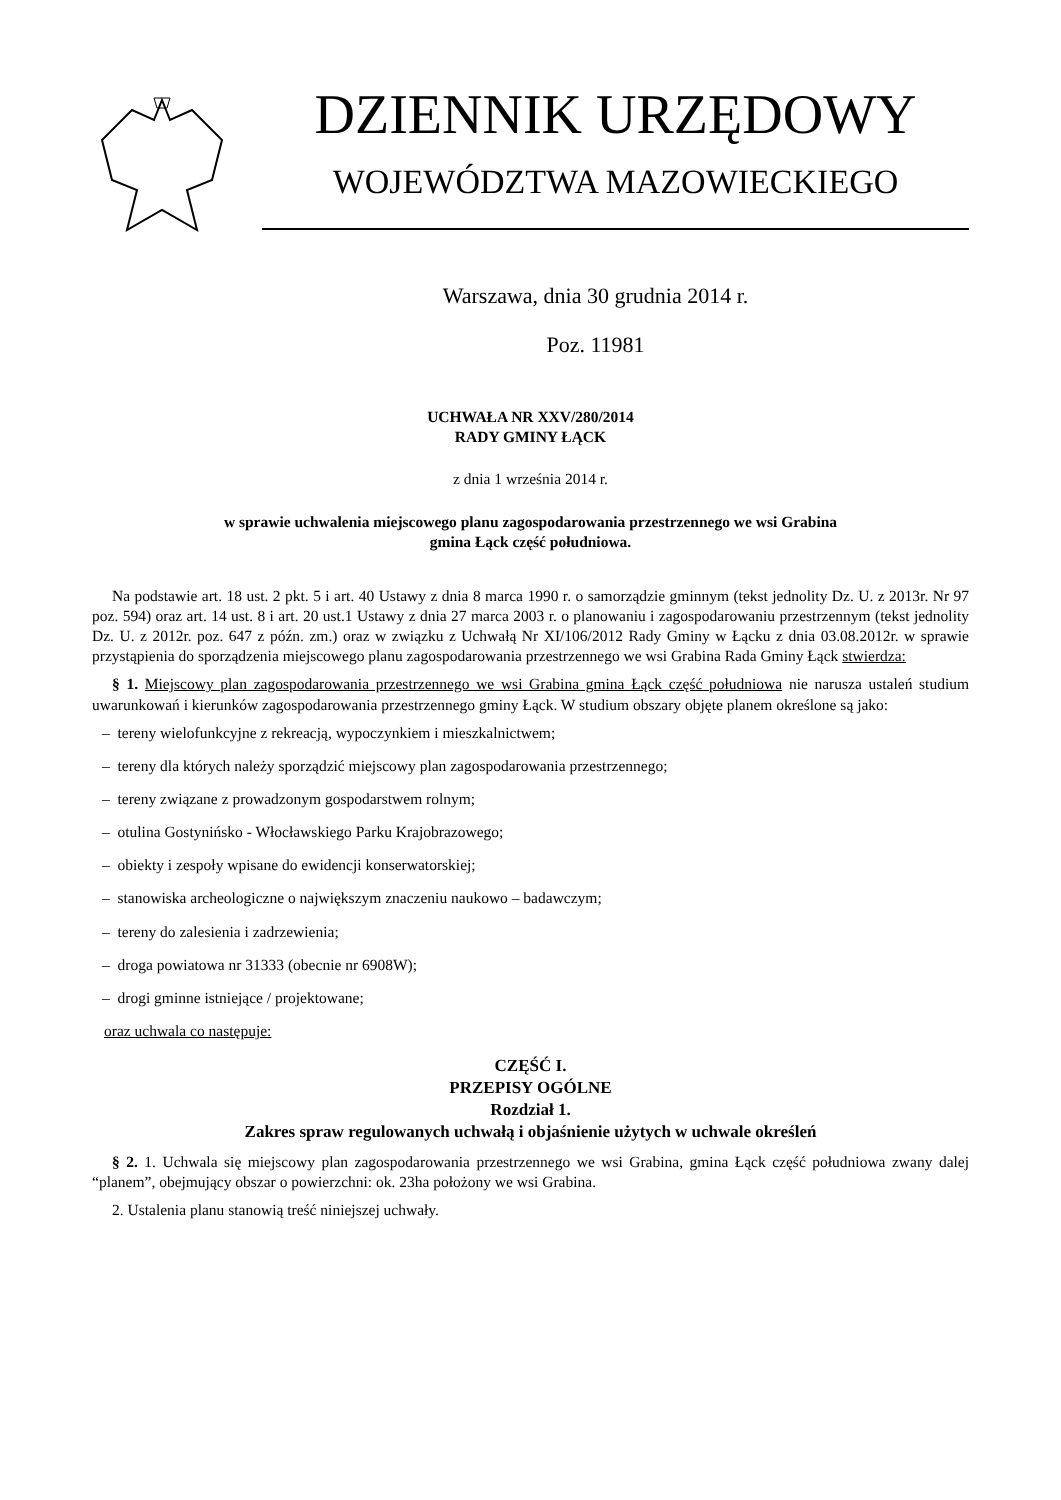DZIENNIK URZĘDOWY
WOJEWÓDZTWA MAZOWIECKIEGO
Warszawa, dnia 30 grudnia 2014 r.
Poz. 11981
UCHWAŁA NR XXV/280/2014
RADY GMINY ŁĄCK
z dnia 1 września 2014 r.
w sprawie uchwalenia miejscowego planu zagospodarowania przestrzennego we wsi Grabina
gmina Łąck część południowa.
Na podstawie art. 18 ust. 2 pkt. 5 i art. 40 Ustawy z dnia 8 marca 1990 r. o samorządzie gminnym (tekst jednolity Dz. U. z 2013r. Nr 97 poz. 594) oraz art. 14 ust. 8 i art. 20 ust.1 Ustawy z dnia 27 marca 2003 r. o planowaniu i zagospodarowaniu przestrzennym (tekst jednolity Dz. U. z 2012r. poz. 647 z późn. zm.) oraz w związku z Uchwałą Nr XI/106/2012 Rady Gminy w Łącku z dnia 03.08.2012r. w sprawie przystąpienia do sporządzenia miejscowego planu zagospodarowania przestrzennego we wsi Grabina Rada Gminy Łąck stwierdza:
§ 1. Miejscowy plan zagospodarowania przestrzennego we wsi Grabina gmina Łąck część południowa nie narusza ustaleń studium uwarunkowań i kierunków zagospodarowania przestrzennego gminy Łąck. W studium obszary objęte planem określone są jako:
– tereny wielofunkcyjne z rekreacją, wypoczynkiem i mieszkalnictwem;
– tereny dla których należy sporządzić miejscowy plan zagospodarowania przestrzennego;
– tereny związane z prowadzonym gospodarstwem rolnym;
– otulina Gostynińsko - Włocławskiego Parku Krajobrazowego;
– obiekty i zespoły wpisane do ewidencji konserwatorskiej;
– stanowiska archeologiczne o największym znaczeniu naukowo – badawczym;
– tereny do zalesienia i zadrzewienia;
– droga powiatowa nr 31333 (obecnie nr 6908W);
– drogi gminne istniejące / projektowane;
oraz uchwala co następuje:
CZĘŚĆ I.
PRZEPISY OGÓLNE
Rozdział 1.
Zakres spraw regulowanych uchwałą i objaśnienie użytych w uchwale określeń
§ 2. 1. Uchwala się miejscowy plan zagospodarowania przestrzennego we wsi Grabina, gmina Łąck część południowa zwany dalej “planem”, obejmujący obszar o powierzchni: ok. 23ha położony we wsi Grabina.
2. Ustalenia planu stanowią treść niniejszej uchwały.